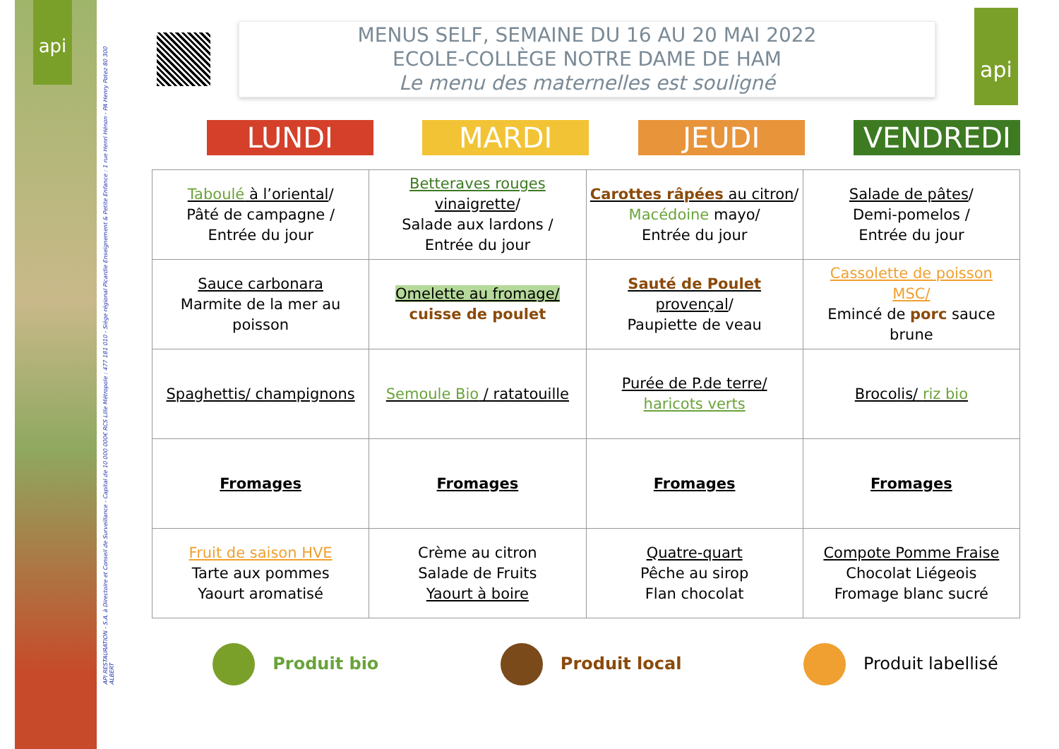api
API RESTAURATION - S.A. à Directoire et Conseil de Surveillance - Capital de 10 000 000€ RCS Lille Métropole : 477 181 010 - Siège régional Picardie Enseignement & Petite Enfance : 1 rue Henri Hénon - PA Henry Potez 80 300 ALBERT
api
MENUS SELF, SEMAINE DU 16 AU 20 MAI 2022
ECOLE-COLLÈGE NOTRE DAME DE HAM
Le menu des maternelles est souligné
LUNDI MARDI JEUDI VENDREDI
| Taboulé à l’oriental / Pâté de campagne / Entrée du jour | Betteraves rouges vinaigrette / Salade aux lardons / Entrée du jour | Carottes râpées au citron / Macédoine mayo/ Entrée du jour | Salade de pâtes / Demi-pomelos / Entrée du jour |
| Sauce carbonara Marmite de la mer au poisson | Omelette au fromage/ cuisse de poulet | Sauté de Poulet provençal / Paupiette de veau | Cassolette de poisson MSC/ Emincé de porc sauce brune |
| Spaghettis/ champignons | Semoule Bio / ratatouille | Purée de P.de terre/ haricots verts | Brocolis/ riz bio |
| Fromages | Fromages | Fromages | Fromages |
| Fruit de saison HVE Tarte aux pommes Yaourt aromatisé | Crème au citron Salade de Fruits Yaourt à boire | Quatre-quart Pêche au sirop Flan chocolat | Compote Pomme Fraise Chocolat Liégeois Fromage blanc sucré |
Produit bio Produit local Produit labellisé